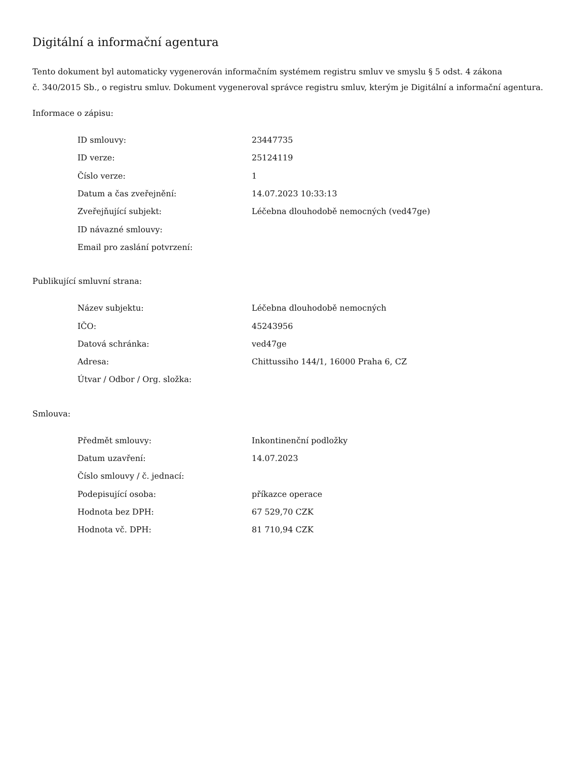Digitální a informační agentura
Tento dokument byl automaticky vygenerován informačním systémem registru smluv ve smyslu § 5 odst. 4 zákona
č. 340/2015 Sb., o registru smluv. Dokument vygeneroval správce registru smluv, kterým je Digitální a informační agentura.
Informace o zápisu:
| ID smlouvy: | 23447735 |
| ID verze: | 25124119 |
| Číslo verze: | 1 |
| Datum a čas zveřejnění: | 14.07.2023 10:33:13 |
| Zveřejňující subjekt: | Léčebna dlouhodobě nemocných (ved47ge) |
| ID návazné smlouvy: | |
| Email pro zaslání potvrzení: | |
Publikující smluvní strana:
| Název subjektu: | Léčebna dlouhodobě nemocných |
| IČO: | 45243956 |
| Datová schránka: | ved47ge |
| Adresa: | Chittussiho 144/1, 16000 Praha 6, CZ |
| Útvar / Odbor / Org. složka: | |
Smlouva:
| Předmět smlouvy: | Inkontinenční podložky |
| Datum uzavření: | 14.07.2023 |
| Číslo smlouvy / č. jednací: | |
| Podepisující osoba: | příkazce operace |
| Hodnota bez DPH: | 67 529,70 CZK |
| Hodnota vč. DPH: | 81 710,94 CZK |